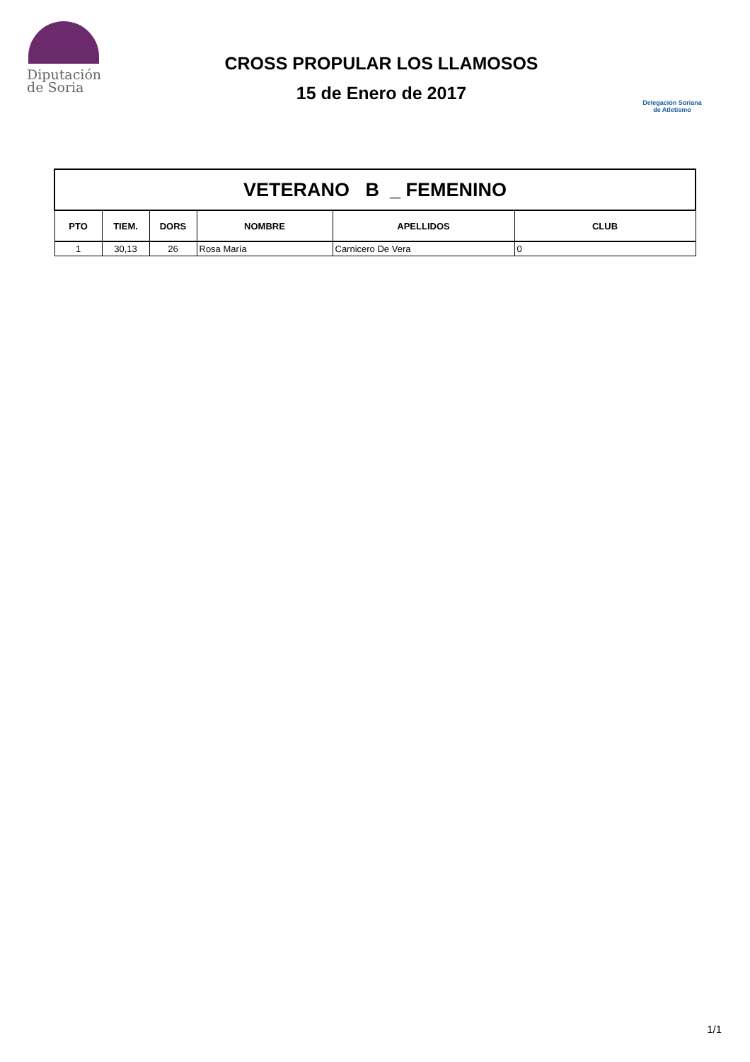Diputación
de Soria
CROSS PROPULAR LOS LLAMOSOS
15 de Enero de 2017
Delegación Soriana
de Atletismo
| VETERANO B _ FEMENINO | | | | | |
| PTO | TIEM. | DORS | NOMBRE | APELLIDOS | CLUB |
| 1 | 30,13 | 26 | Rosa María | Carnicero De Vera | 0 |
1/1